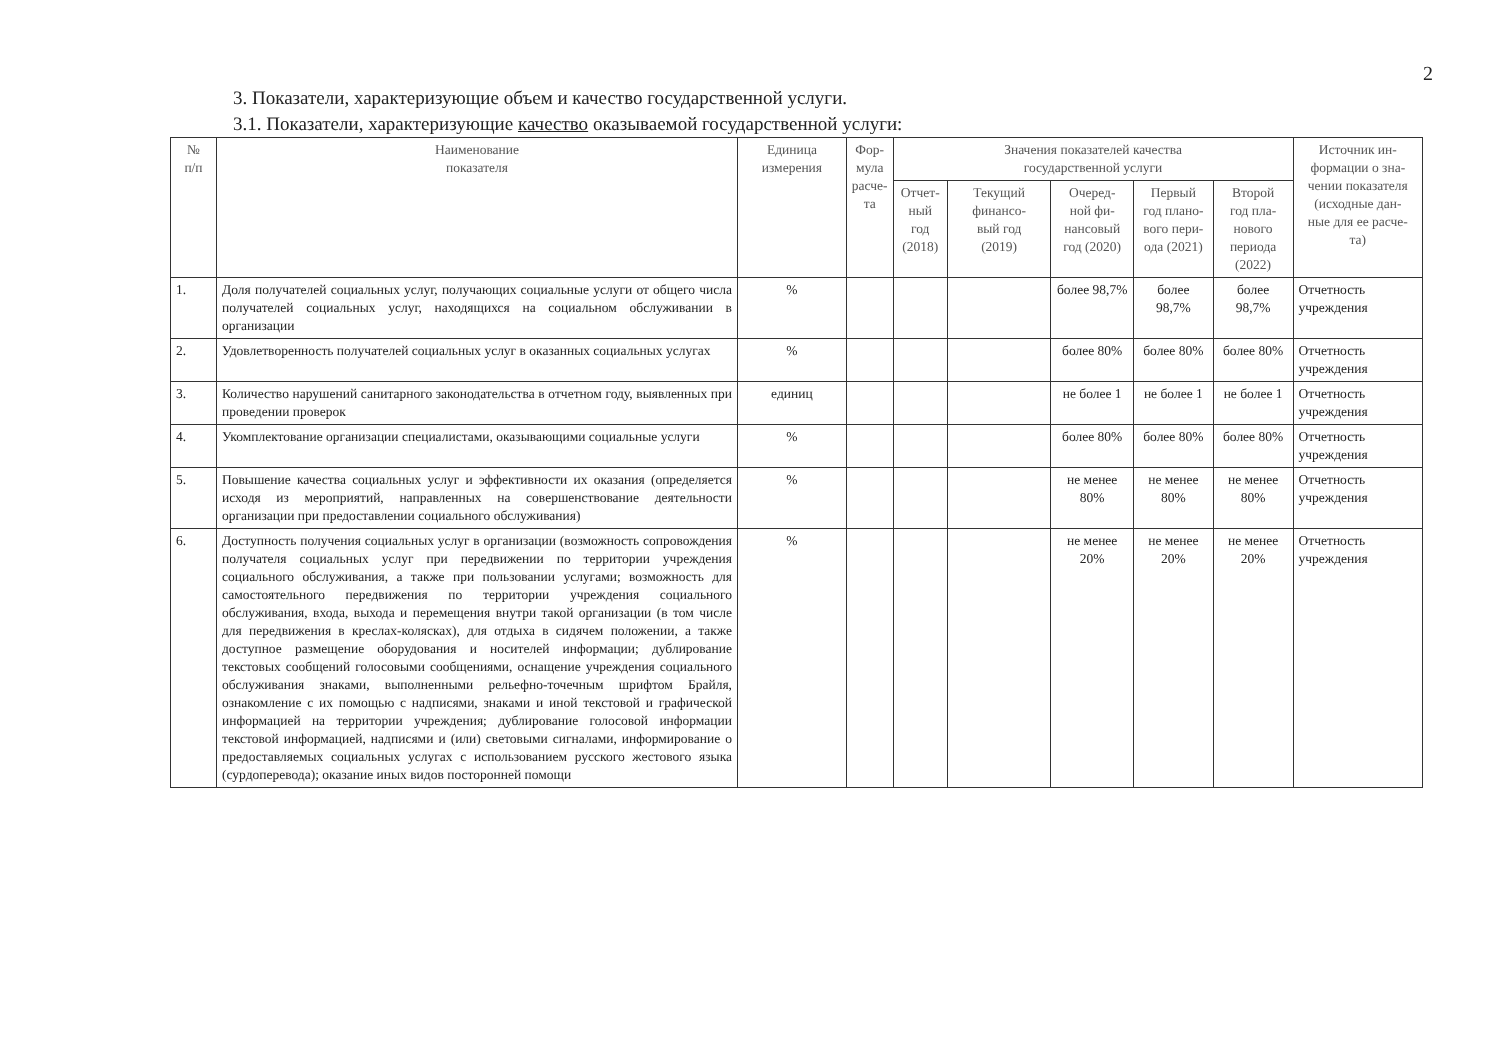2
3. Показатели, характеризующие объем и качество государственной услуги.
3.1. Показатели, характеризующие качество оказываемой государственной услуги:
| № п/п | Наименование показателя | Единица измерения | Фор- мула расче- та | Значения показателей качества государственной услуги | | | | | Источник ин- формации о зна- чении показателя (исходные дан- ные для ее расче- та) |
| --- | --- | --- | --- | --- | --- | --- | --- | --- | --- |
| | | | | Отчет- ный год (2018) | Текущий финансо- вый год (2019) | Очеред- ной фи- нансовый год (2020) | Первый год плано- вого пери- ода (2021) | Второй год пла- нового периода (2022) | |
| 1. | Доля получателей социальных услуг, получающих социальные услуги от общего числа получателей социальных услуг, находящихся на социальном обслуживании в организации | % | | | | более 98,7% | более 98,7% | более 98,7% | Отчетность учреждения |
| 2. | Удовлетворенность получателей социальных услуг в оказанных социальных услугах | % | | | | более 80% | более 80% | более 80% | Отчетность учреждения |
| 3. | Количество нарушений санитарного законодательства в отчетном году, выявленных при проведении проверок | единиц | | | | не более 1 | не более 1 | не более 1 | Отчетность учреждения |
| 4. | Укомплектование организации специалистами, оказывающими социальные услуги | % | | | | более 80% | более 80% | более 80% | Отчетность учреждения |
| 5. | Повышение качества социальных услуг и эффективности их оказания (определяется исходя из мероприятий, направленных на совершенствование деятельности организации при предоставлении социального обслуживания) | % | | | | не менее 80% | не менее 80% | не менее 80% | Отчетность учреждения |
| 6. | Доступность получения социальных услуг в организации (возможность сопровождения получателя социальных услуг при передвижении по территории учреждения социального обслуживания, а также при пользовании услугами; возможность для самостоятельного передвижения по территории учреждения социального обслуживания, входа, выхода и перемещения внутри такой организации (в том числе для передвижения в креслах-колясках), для отдыха в сидячем положении, а также доступное размещение оборудования и носителей информации; дублирование текстовых сообщений голосовыми сообщениями, оснащение учреждения социального обслуживания знаками, выполненными рельефно-точечным шрифтом Брайля, ознакомление с их помощью с надписями, знаками и иной текстовой и графической информацией на территории учреждения; дублирование голосовой информации текстовой информацией, надписями и (или) световыми сигналами, информирование о предоставляемых социальных услугах с использованием русского жестового языка (сурдоперевода); оказание иных видов посторонней помощи | % | | | | не менее 20% | не менее 20% | не менее 20% | Отчетность учреждения |